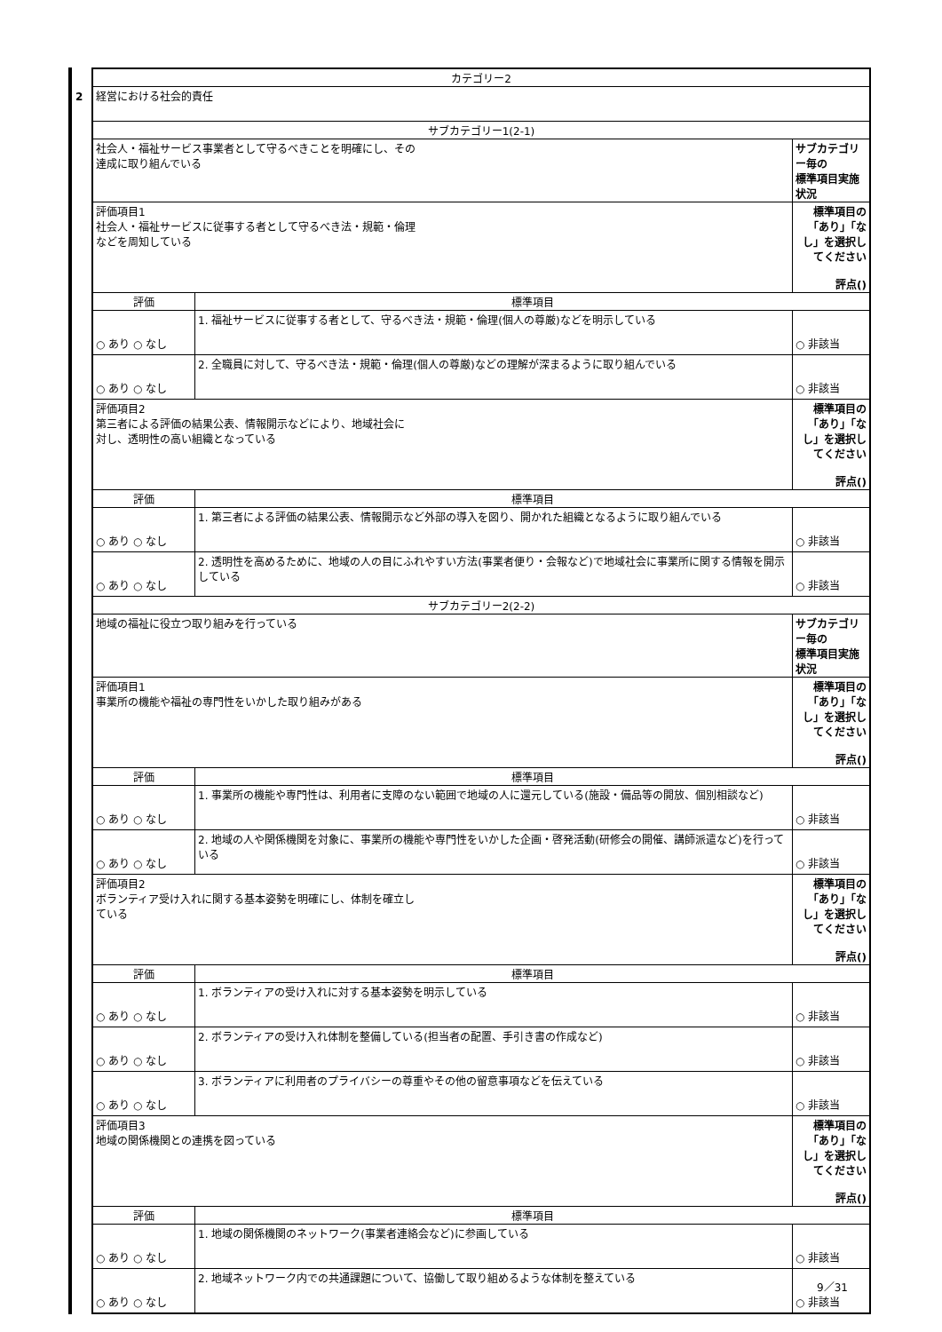2
| カテゴリー2 | | |
| 経営における社会的責任 | | |
| サブカテゴリー1(2-1) | | |
| 社会人・福祉サービス事業者として守るべきことを明確にし、その 達成に取り組んでいる | | サブカテゴリー毎の 標準項目実施状況 |
| 評価項目1 社会人・福祉サービスに従事する者として守るべき法・規範・倫理 などを周知している | | 標準項目の「あり」「なし」を選択してください 評点() |
| 評価 | 標準項目 | |
| ○ あり ○ なし | 1. 福祉サービスに従事する者として、守るべき法・規範・倫理(個人の尊厳)などを明示している | ○ 非該当 |
| ○ あり ○ なし | 2. 全職員に対して、守るべき法・規範・倫理(個人の尊厳)などの理解が深まるように取り組んでいる | ○ 非該当 |
| 評価項目2 第三者による評価の結果公表、情報開示などにより、地域社会に 対し、透明性の高い組織となっている | | 標準項目の「あり」「なし」を選択してください 評点() |
| 評価 | 標準項目 | |
| ○ あり ○ なし | 1. 第三者による評価の結果公表、情報開示など外部の導入を図り、開かれた組織となるように取り組んでいる | ○ 非該当 |
| ○ あり ○ なし | 2. 透明性を高めるために、地域の人の目にふれやすい方法(事業者便り・会報など)で地域社会に事業所に関する情報を開示している | ○ 非該当 |
| サブカテゴリー2(2-2) | | |
| 地域の福祉に役立つ取り組みを行っている | | サブカテゴリー毎の 標準項目実施状況 |
| 評価項目1 事業所の機能や福祉の専門性をいかした取り組みがある | | 標準項目の「あり」「なし」を選択してください 評点() |
| 評価 | 標準項目 | |
| ○ あり ○ なし | 1. 事業所の機能や専門性は、利用者に支障のない範囲で地域の人に還元している(施設・備品等の開放、個別相談など) | ○ 非該当 |
| ○ あり ○ なし | 2. 地域の人や関係機関を対象に、事業所の機能や専門性をいかした企画・啓発活動(研修会の開催、講師派遣など)を行っている | ○ 非該当 |
| 評価項目2 ボランティア受け入れに関する基本姿勢を明確にし、体制を確立し ている | | 標準項目の「あり」「なし」を選択してください 評点() |
| 評価 | 標準項目 | |
| ○ あり ○ なし | 1. ボランティアの受け入れに対する基本姿勢を明示している | ○ 非該当 |
| ○ あり ○ なし | 2. ボランティアの受け入れ体制を整備している(担当者の配置、手引き書の作成など) | ○ 非該当 |
| ○ あり ○ なし | 3. ボランティアに利用者のプライバシーの尊重やその他の留意事項などを伝えている | ○ 非該当 |
| 評価項目3 地域の関係機関との連携を図っている | | 標準項目の「あり」「なし」を選択してください 評点() |
| 評価 | 標準項目 | |
| ○ あり ○ なし | 1. 地域の関係機関のネットワーク(事業者連絡会など)に参画している | ○ 非該当 |
| ○ あり ○ なし | 2. 地域ネットワーク内での共通課題について、協働して取り組めるような体制を整えている | ○ 非該当 |
9／31